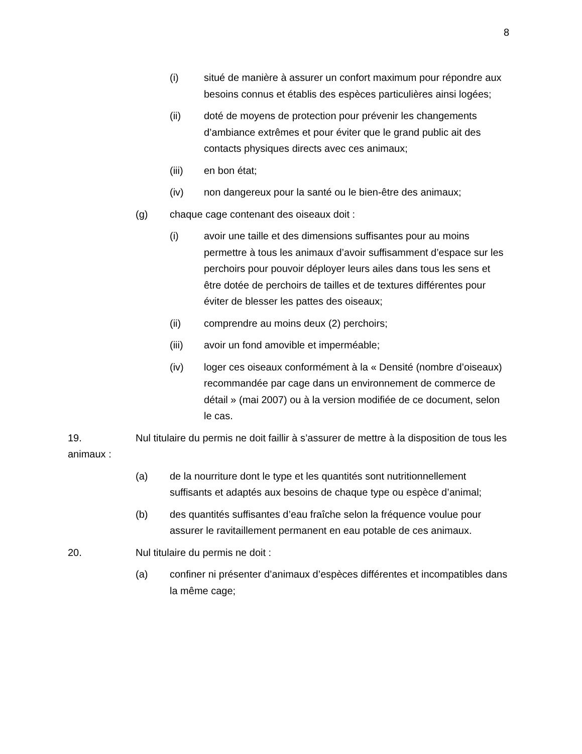8
(i) situé de manière à assurer un confort maximum pour répondre aux besoins connus et établis des espèces particulières ainsi logées;
(ii) doté de moyens de protection pour prévenir les changements d’ambiance extrêmes et pour éviter que le grand public ait des contacts physiques directs avec ces animaux;
(iii) en bon état;
(iv) non dangereux pour la santé ou le bien-être des animaux;
(g) chaque cage contenant des oiseaux doit :
(i) avoir une taille et des dimensions suffisantes pour au moins permettre à tous les animaux d’avoir suffisamment d’espace sur les perchoirs pour pouvoir déployer leurs ailes dans tous les sens et être dotée de perchoirs de tailles et de textures différentes pour éviter de blesser les pattes des oiseaux;
(ii) comprendre au moins deux (2) perchoirs;
(iii) avoir un fond amovible et imperméable;
(iv) loger ces oiseaux conformément à la « Densité (nombre d’oiseaux) recommandée par cage dans un environnement de commerce de détail » (mai 2007) ou à la version modifiée de ce document, selon le cas.
19. Nul titulaire du permis ne doit faillir à s’assurer de mettre à la disposition de tous les animaux :
(a) de la nourriture dont le type et les quantités sont nutritionnellement suffisants et adaptés aux besoins de chaque type ou espèce d’animal;
(b) des quantités suffisantes d’eau fraîche selon la fréquence voulue pour assurer le ravitaillement permanent en eau potable de ces animaux.
20. Nul titulaire du permis ne doit :
(a) confiner ni présenter d’animaux d’espèces différentes et incompatibles dans la même cage;